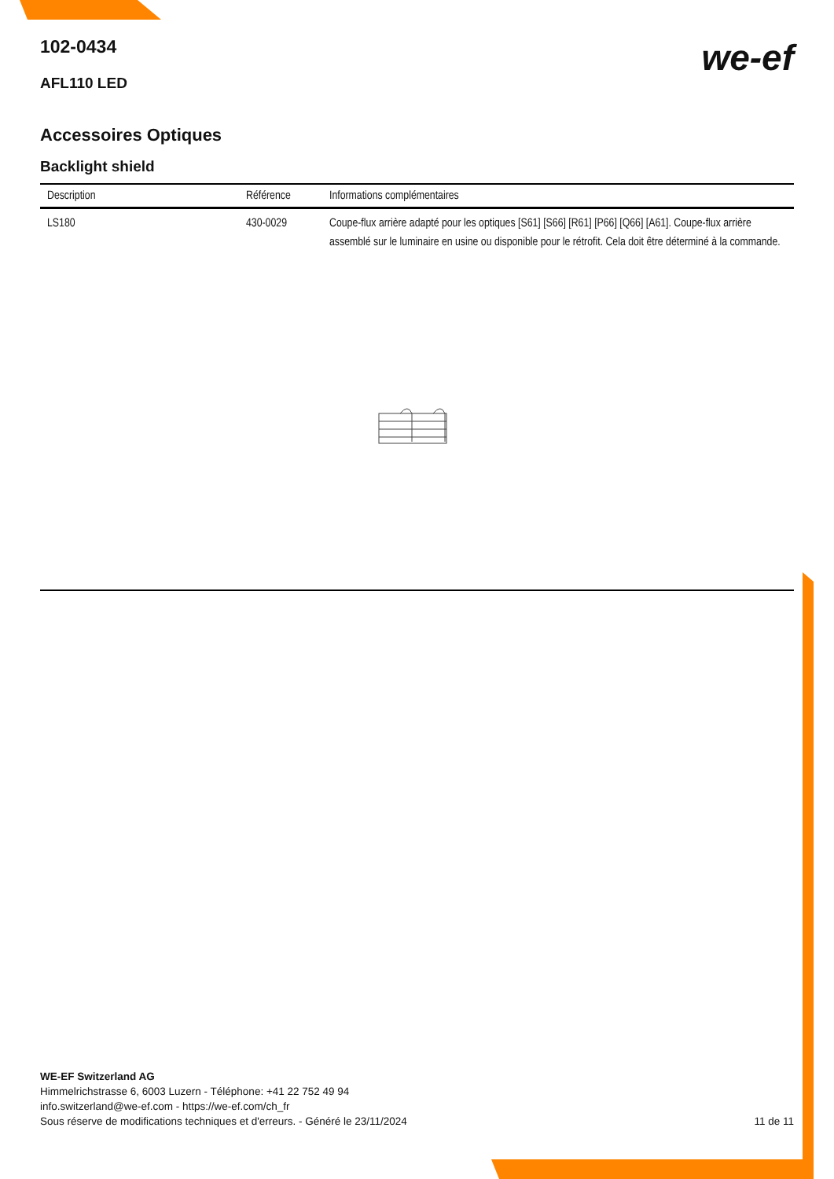we-ef
102-0434
AFL110 LED
Accessoires Optiques
Backlight shield
| Description | Référence | Informations complémentaires |
| --- | --- | --- |
| LS180 | 430-0029 | Coupe-flux arrière adapté pour les optiques [S61] [S66] [R61] [P66] [Q66] [A61]. Coupe-flux arrière assemblé sur le luminaire en usine ou disponible pour le rétrofit. Cela doit être déterminé à la commande. |
WE-EF Switzerland AG
Himmelrichstrasse 6, 6003 Luzern - Téléphone: +41 22 752 49 94
info.switzerland@we-ef.com - https://we-ef.com/ch_fr
Sous réserve de modifications techniques et d'erreurs. - Généré le 23/11/2024 11 de 11